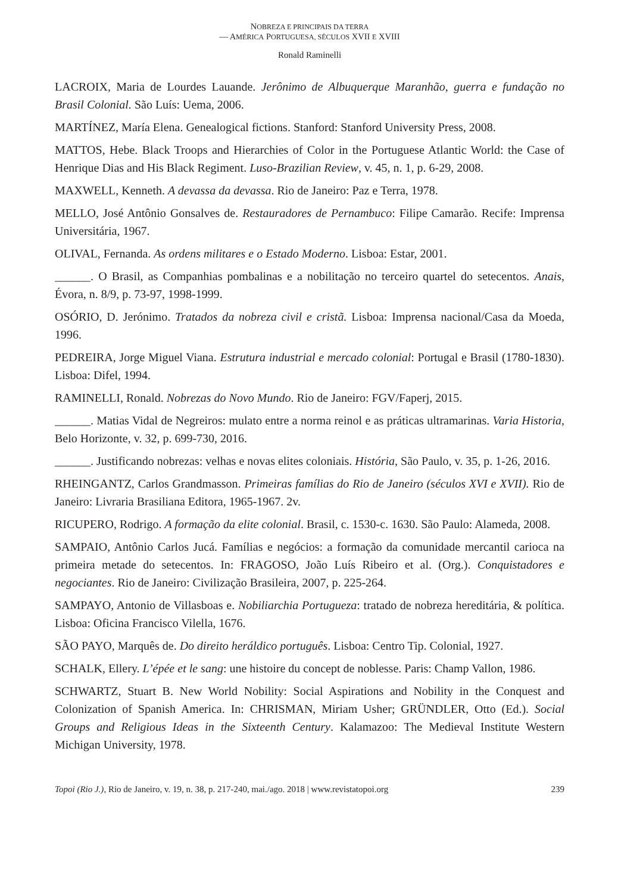NOBREZA E PRINCIPAIS DA TERRA
— AMÉRICA PORTUGUESA, SÉCULOS XVII E XVIII
Ronald Raminelli
LACROIX, Maria de Lourdes Lauande. Jerônimo de Albuquerque Maranhão, guerra e fundação no Brasil Colonial. São Luís: Uema, 2006.
MARTÍNEZ, María Elena. Genealogical fictions. Stanford: Stanford University Press, 2008.
MATTOS, Hebe. Black Troops and Hierarchies of Color in the Portuguese Atlantic World: the Case of Henrique Dias and His Black Regiment. Luso-Brazilian Review, v. 45, n. 1, p. 6-29, 2008.
MAXWELL, Kenneth. A devassa da devassa. Rio de Janeiro: Paz e Terra, 1978.
MELLO, José Antônio Gonsalves de. Restauradores de Pernambuco: Filipe Camarão. Recife: Imprensa Universitária, 1967.
OLIVAL, Fernanda. As ordens militares e o Estado Moderno. Lisboa: Estar, 2001.
______. O Brasil, as Companhias pombalinas e a nobilitação no terceiro quartel do setecentos. Anais, Évora, n. 8/9, p. 73-97, 1998-1999.
OSÓRIO, D. Jerónimo. Tratados da nobreza civil e cristã. Lisboa: Imprensa nacional/Casa da Moeda, 1996.
PEDREIRA, Jorge Miguel Viana. Estrutura industrial e mercado colonial: Portugal e Brasil (1780-1830). Lisboa: Difel, 1994.
RAMINELLI, Ronald. Nobrezas do Novo Mundo. Rio de Janeiro: FGV/Faperj, 2015.
______. Matias Vidal de Negreiros: mulato entre a norma reinol e as práticas ultramarinas. Varia Historia, Belo Horizonte, v. 32, p. 699-730, 2016.
______. Justificando nobrezas: velhas e novas elites coloniais. História, São Paulo, v. 35, p. 1-26, 2016.
RHEINGANTZ, Carlos Grandmasson. Primeiras famílias do Rio de Janeiro (séculos XVI e XVII). Rio de Janeiro: Livraria Brasiliana Editora, 1965-1967. 2v.
RICUPERO, Rodrigo. A formação da elite colonial. Brasil, c. 1530-c. 1630. São Paulo: Alameda, 2008.
SAMPAIO, Antônio Carlos Jucá. Famílias e negócios: a formação da comunidade mercantil carioca na primeira metade do setecentos. In: FRAGOSO, João Luís Ribeiro et al. (Org.). Conquistadores e negociantes. Rio de Janeiro: Civilização Brasileira, 2007, p. 225-264.
SAMPAYO, Antonio de Villasboas e. Nobiliarchia Portugueza: tratado de nobreza hereditária, & política. Lisboa: Oficina Francisco Vilella, 1676.
SÃO PAYO, Marquês de. Do direito heráldico português. Lisboa: Centro Tip. Colonial, 1927.
SCHALK, Ellery. L’épée et le sang: une histoire du concept de noblesse. Paris: Champ Vallon, 1986.
SCHWARTZ, Stuart B. New World Nobility: Social Aspirations and Nobility in the Conquest and Colonization of Spanish America. In: CHRISMAN, Miriam Usher; GRÜNDLER, Otto (Ed.). Social Groups and Religious Ideas in the Sixteenth Century. Kalamazoo: The Medieval Institute Western Michigan University, 1978.
Topoi (Rio J.), Rio de Janeiro, v. 19, n. 38, p. 217-240, mai./ago. 2018 | www.revistatopoi.org 239